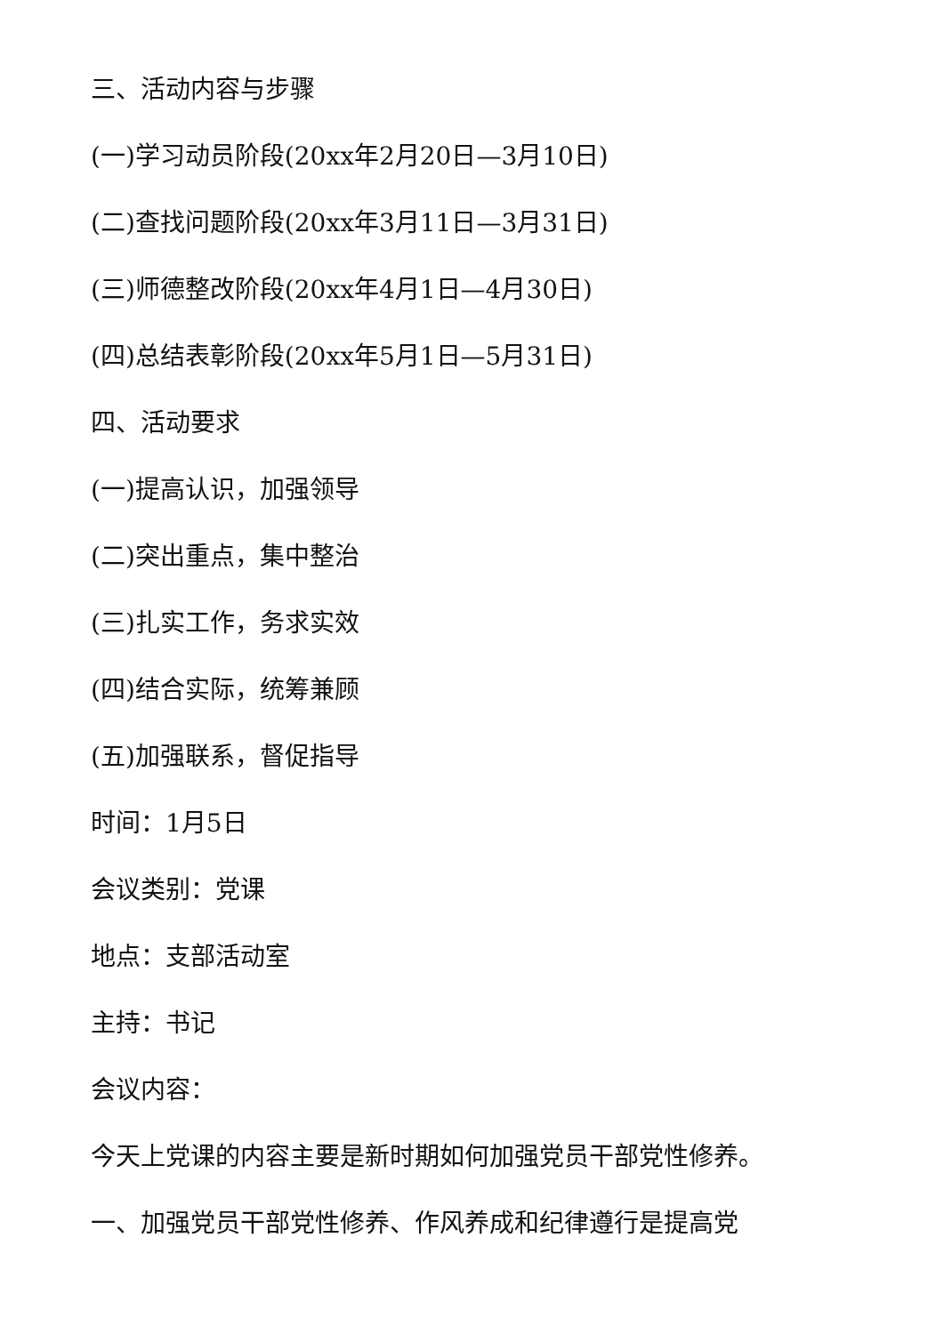三、活动内容与步骤
(一)学习动员阶段(20xx年2月20日—3月10日)
(二)查找问题阶段(20xx年3月11日—3月31日)
(三)师德整改阶段(20xx年4月1日—4月30日)
(四)总结表彰阶段(20xx年5月1日—5月31日)
四、活动要求
(一)提高认识，加强领导
(二)突出重点，集中整治
(三)扎实工作，务求实效
(四)结合实际，统筹兼顾
(五)加强联系，督促指导
时间：1月5日
会议类别：党课
地点：支部活动室
主持：书记
会议内容：
今天上党课的内容主要是新时期如何加强党员干部党性修养。
一、加强党员干部党性修养、作风养成和纪律遵行是提高党